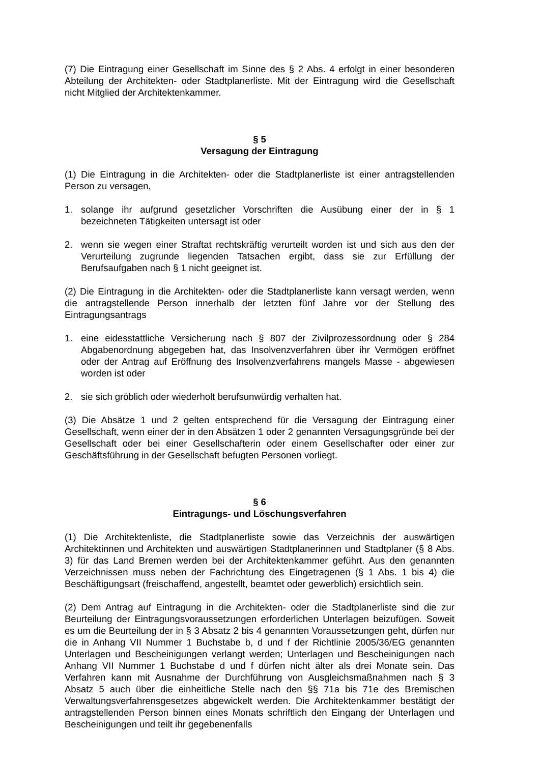(7) Die Eintragung einer Gesellschaft im Sinne des § 2 Abs. 4 erfolgt in einer besonderen Abteilung der Architekten- oder Stadtplanerliste. Mit der Eintragung wird die Gesellschaft nicht Mitglied der Architektenkammer.
§ 5
Versagung der Eintragung
(1) Die Eintragung in die Architekten- oder die Stadtplanerliste ist einer antragstellenden Person zu versagen,
1. solange ihr aufgrund gesetzlicher Vorschriften die Ausübung einer der in § 1 bezeichneten Tätigkeiten untersagt ist oder
2. wenn sie wegen einer Straftat rechtskräftig verurteilt worden ist und sich aus den der Verurteilung zugrunde liegenden Tatsachen ergibt, dass sie zur Erfüllung der Berufsaufgaben nach § 1 nicht geeignet ist.
(2) Die Eintragung in die Architekten- oder die Stadtplanerliste kann versagt werden, wenn die antragstellende Person innerhalb der letzten fünf Jahre vor der Stellung des Eintragungsantrags
1. eine eidesstattliche Versicherung nach § 807 der Zivilprozessordnung oder § 284 Abgabenordnung abgegeben hat, das Insolvenzverfahren über ihr Vermögen eröffnet oder der Antrag auf Eröffnung des Insolvenzverfahrens mangels Masse - abgewiesen worden ist oder
2. sie sich gröblich oder wiederholt berufsunwürdig verhalten hat.
(3) Die Absätze 1 und 2 gelten entsprechend für die Versagung der Eintragung einer Gesellschaft, wenn einer der in den Absätzen 1 oder 2 genannten Versagungsgründe bei der Gesellschaft oder bei einer Gesellschafterin oder einem Gesellschafter oder einer zur Geschäftsführung in der Gesellschaft befugten Personen vorliegt.
§ 6
Eintragungs- und Löschungsverfahren
(1) Die Architektenliste, die Stadtplanerliste sowie das Verzeichnis der auswärtigen Architektinnen und Architekten und auswärtigen Stadtplanerinnen und Stadtplaner (§ 8 Abs. 3) für das Land Bremen werden bei der Architektenkammer geführt. Aus den genannten Verzeichnissen muss neben der Fachrichtung des Eingetragenen (§ 1 Abs. 1 bis 4) die Beschäftigungsart (freischaffend, angestellt, beamtet oder gewerblich) ersichtlich sein.
(2) Dem Antrag auf Eintragung in die Architekten- oder die Stadtplanerliste sind die zur Beurteilung der Eintragungsvoraussetzungen erforderlichen Unterlagen beizufügen. Soweit es um die Beurteilung der in § 3 Absatz 2 bis 4 genannten Voraussetzungen geht, dürfen nur die in Anhang VII Nummer 1 Buchstabe b, d und f der Richtlinie 2005/36/EG genannten Unterlagen und Bescheinigungen verlangt werden; Unterlagen und Bescheinigungen nach Anhang VII Nummer 1 Buchstabe d und f dürfen nicht älter als drei Monate sein. Das Verfahren kann mit Ausnahme der Durchführung von Ausgleichsmaßnahmen nach § 3 Absatz 5 auch über die einheitliche Stelle nach den §§ 71a bis 71e des Bremischen Verwaltungsverfahrensgesetzes abgewickelt werden. Die Architektenkammer bestätigt der antragstellenden Person binnen eines Monats schriftlich den Eingang der Unterlagen und Bescheinigungen und teilt ihr gegebenenfalls